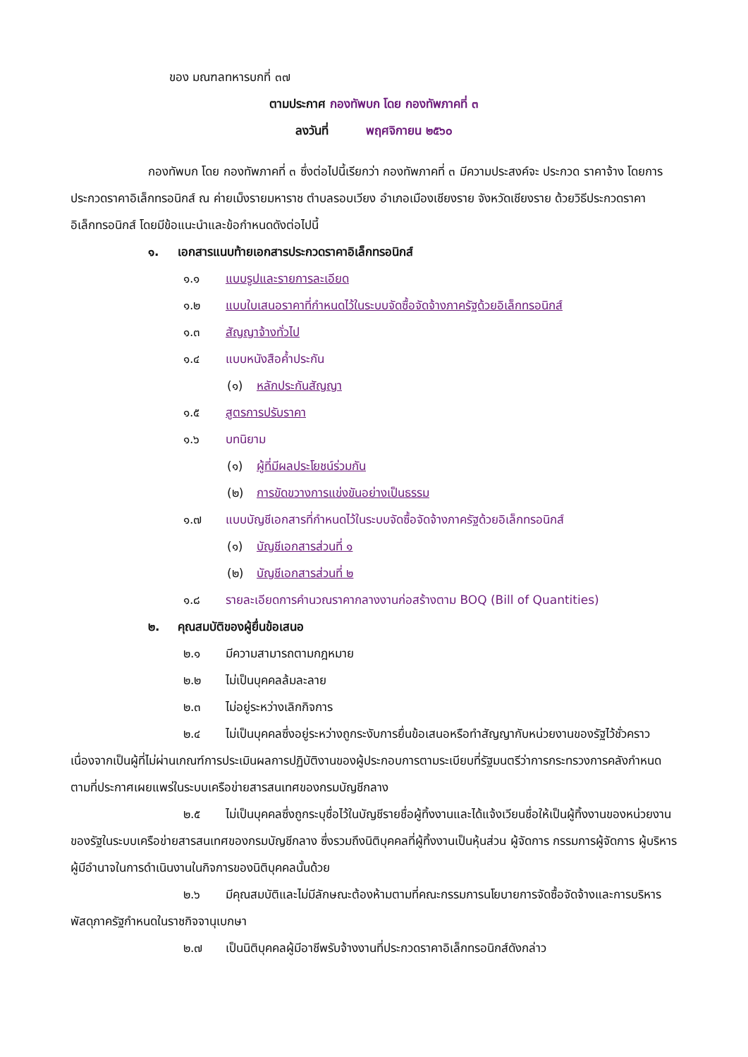ของ มณฑลทหารบกที่ ๓๗
ตามประกาศ กองทัพบก โดย กองทัพภาคที่ ๓
ลงวันที่ พฤศจิกายน ๒๕๖๐
กองทัพบก โดย กองทัพภาคที่ ๓ ซึ่งต่อไปนี้เรียกว่า กองทัพภาคที่ ๓ มีความประสงค์จะ ประกวด ราคาจ้าง โดยการประกวดราคาอิเล็กทรอนิกส์ ณ ค่ายเม็งรายมหาราช ตำบลรอบเวียง อำเภอเมืองเชียงราย จังหวัดเชียงราย ด้วยวิธีประกวดราคาอิเล็กทรอนิกส์ โดยมีข้อแนะนำและข้อกำหนดดังต่อไปนี้
๑. เอกสารแนบท้ายเอกสารประกวดราคาอิเล็กทรอนิกส์
๑.๑ แบบรูปและรายการละเอียด
๑.๒ แบบใบเสนอราคาที่กำหนดไว้ในระบบจัดซื้อจัดจ้างภาครัฐด้วยอิเล็กทรอนิกส์
๑.๓ สัญญาจ้างทั่วไป
๑.๔ แบบหนังสือค้ำประกัน
(๑) หลักประกันสัญญา
๑.๕ สูตรการปรับราคา
๑.๖ บทนิยาม
(๑) ผู้ที่มีผลประโยชน์ร่วมกัน
(๒) การขัดขวางการแข่งขันอย่างเป็นธรรม
๑.๗ แบบบัญชีเอกสารที่กำหนดไว้ในระบบจัดซื้อจัดจ้างภาครัฐด้วยอิเล็กทรอนิกส์
(๑) บัญชีเอกสารส่วนที่ ๑
(๒) บัญชีเอกสารส่วนที่ ๒
๑.๘ รายละเอียดการคำนวณราคากลางงานก่อสร้างตาม BOQ (Bill of Quantities)
๒. คุณสมบัติของผู้ยื่นข้อเสนอ
๒.๑ มีความสามารถตามกฎหมาย
๒.๒ ไม่เป็นบุคคลล้มละลาย
๒.๓ ไม่อยู่ระหว่างเลิกกิจการ
๒.๔ ไม่เป็นบุคคลซึ่งอยู่ระหว่างถูกระงับการยื่นข้อเสนอหรือทำสัญญากับหน่วยงานของรัฐไว้ชั่วคราว เนื่องจากเป็นผู้ที่ไม่ผ่านเกณฑ์การประเมินผลการปฏิบัติงานของผู้ประกอบการตามระเบียบที่รัฐมนตรีว่าการกระทรวงการคลังกำหนดตามที่ประกาศเผยแพร่ในระบบเครือข่ายสารสนเทศของกรมบัญชีกลาง
๒.๕ ไม่เป็นบุคคลซึ่งถูกระบุชื่อไว้ในบัญชีรายชื่อผู้ทิ้งงานและได้แจ้งเวียนชื่อให้เป็นผู้ทิ้งงานของหน่วยงานของรัฐในระบบเครือข่ายสารสนเทศของกรมบัญชีกลาง ซึ่งรวมถึงนิติบุคคลที่ผู้ทิ้งงานเป็นหุ้นส่วน ผู้จัดการ กรรมการผู้จัดการ ผู้บริหาร ผู้มีอำนาจในการดำเนินงานในกิจการของนิติบุคคลนั้นด้วย
๒.๖ มีคุณสมบัติและไม่มีลักษณะต้องห้ามตามที่คณะกรรมการนโยบายการจัดซื้อจัดจ้างและการบริหารพัสดุภาครัฐกำหนดในราชกิจจานุเบกษา
๒.๗ เป็นนิติบุคคลผู้มีอาชีพรับจ้างงานที่ประกวดราคาอิเล็กทรอนิกส์ดังกล่าว